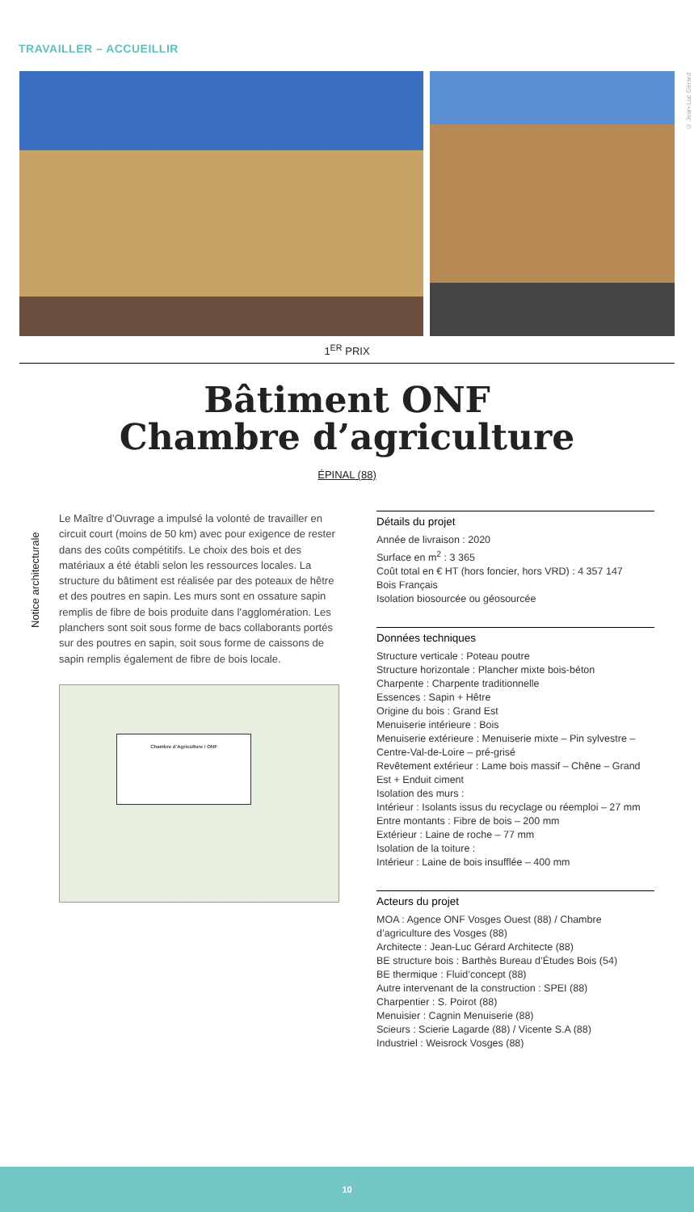TRAVAILLER – ACCUEILLIR
© Jean-Luc Gérard
1<sup>ER</sup> PRIX
Bâtiment ONF
Chambre d’agriculture
ÉPINAL (88)
Notice architecturale
Le Maître d’Ouvrage a impulsé la volonté de travailler en circuit court (moins de 50 km) avec pour exigence de rester dans des coûts compétitifs. Le choix des bois et des matériaux a été établi selon les ressources locales. La structure du bâtiment est réalisée par des poteaux de hêtre et des poutres en sapin. Les murs sont en ossature sapin remplis de fibre de bois produite dans l’agglomération. Les planchers sont soit sous forme de bacs collaborants portés sur des poutres en sapin, soit sous forme de caissons de sapin remplis également de fibre de bois locale.
Chambre d’Agriculture / ONF
Détails du projet
Année de livraison : 2020
Surface en m<sup>2</sup> : 3 365
Coût total en € HT (hors foncier, hors VRD) : 4 357 147
Bois Français
Isolation biosourcée ou géosourcée
Données techniques
Structure verticale : Poteau poutre
Structure horizontale : Plancher mixte bois-béton
Charpente : Charpente traditionnelle
Essences : Sapin + Hêtre
Origine du bois : Grand Est
Menuiserie intérieure : Bois
Menuiserie extérieure : Menuiserie mixte – Pin sylvestre – Centre-Val-de-Loire – pré-grisé
Revêtement extérieur : Lame bois massif – Chêne – Grand Est + Enduit ciment
Isolation des murs :
Intérieur : Isolants issus du recyclage ou réemploi – 27 mm
Entre montants : Fibre de bois – 200 mm
Extérieur : Laine de roche – 77 mm
Isolation de la toiture :
Intérieur : Laine de bois insufflée – 400 mm
Acteurs du projet
MOA : Agence ONF Vosges Ouest (88) / Chambre d’agriculture des Vosges (88)
Architecte : Jean-Luc Gérard Architecte (88)
BE structure bois : Barthès Bureau d’Études Bois (54)
BE thermique : Fluid’concept (88)
Autre intervenant de la construction : SPEI (88)
Charpentier : S. Poirot (88)
Menuisier : Cagnin Menuiserie (88)
Scieurs : Scierie Lagarde (88) / Vicente S.A (88)
Industriel : Weisrock Vosges (88)
10